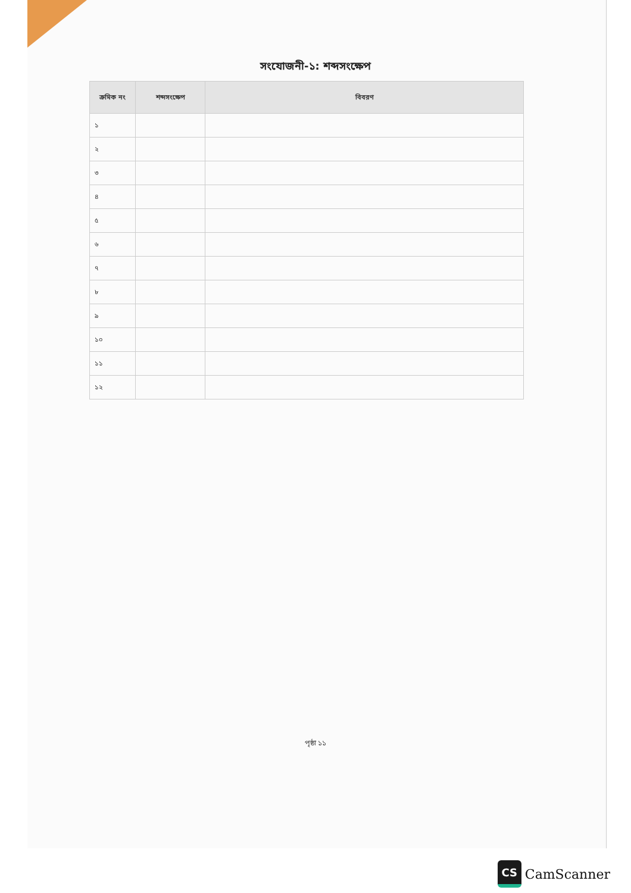সংযোজনী-১: শব্দসংক্ষেপ
| ক্রমিক নং | শব্দসংক্ষেপ | বিবরণ |
| --- | --- | --- |
| ১ | | |
| ২ | | |
| ৩ | | |
| ৪ | | |
| ৫ | | |
| ৬ | | |
| ৭ | | |
| ৮ | | |
| ৯ | | |
| ১০ | | |
| ১১ | | |
| ১২ | | |
পৃষ্ঠা ১১
CS
CamScanner